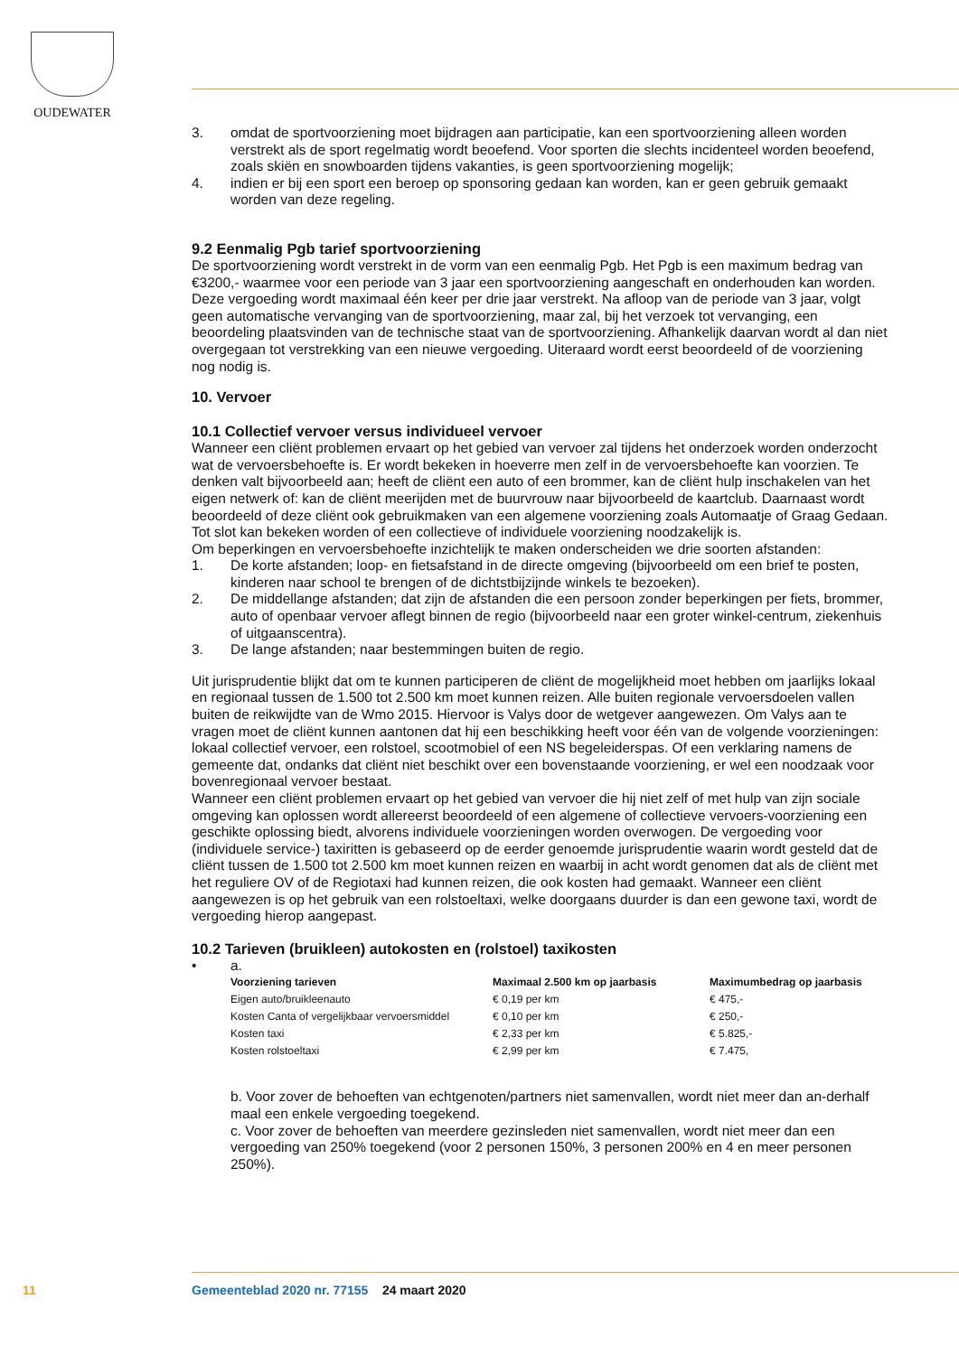OUDEWATER
3. omdat de sportvoorziening moet bijdragen aan participatie, kan een sportvoorziening alleen worden verstrekt als de sport regelmatig wordt beoefend. Voor sporten die slechts incidenteel worden beoefend, zoals skiën en snowboarden tijdens vakanties, is geen sportvoorziening mogelijk;
4. indien er bij een sport een beroep op sponsoring gedaan kan worden, kan er geen gebruik gemaakt worden van deze regeling.
9.2 Eenmalig Pgb tarief sportvoorziening
De sportvoorziening wordt verstrekt in de vorm van een eenmalig Pgb. Het Pgb is een maximum bedrag van €3200,- waarmee voor een periode van 3 jaar een sportvoorziening aangeschaft en onderhouden kan worden. Deze vergoeding wordt maximaal één keer per drie jaar verstrekt. Na afloop van de periode van 3 jaar, volgt geen automatische vervanging van de sportvoorziening, maar zal, bij het verzoek tot vervanging, een beoordeling plaatsvinden van de technische staat van de sportvoorziening. Afhankelijk daarvan wordt al dan niet overgegaan tot verstrekking van een nieuwe vergoeding. Uiteraard wordt eerst beoordeeld of de voorziening nog nodig is.
10. Vervoer
10.1 Collectief vervoer versus individueel vervoer
Wanneer een cliënt problemen ervaart op het gebied van vervoer zal tijdens het onderzoek worden onderzocht wat de vervoersbehoefte is. Er wordt bekeken in hoeverre men zelf in de vervoersbehoefte kan voorzien. Te denken valt bijvoorbeeld aan; heeft de cliënt een auto of een brommer, kan de cliënt hulp inschakelen van het eigen netwerk of: kan de cliënt meerijden met de buurvrouw naar bijvoorbeeld de kaartclub. Daarnaast wordt beoordeeld of deze cliënt ook gebruikmaken van een algemene voorziening zoals Automaatje of Graag Gedaan. Tot slot kan bekeken worden of een collectieve of individuele voorziening noodzakelijk is.
Om beperkingen en vervoersbehoefte inzichtelijk te maken onderscheiden we drie soorten afstanden:
1. De korte afstanden; loop- en fietsafstand in de directe omgeving (bijvoorbeeld om een brief te posten, kinderen naar school te brengen of de dichtstbijzijnde winkels te bezoeken).
2. De middellange afstanden; dat zijn de afstanden die een persoon zonder beperkingen per fiets, brommer, auto of openbaar vervoer aflegt binnen de regio (bijvoorbeeld naar een groter winkel-centrum, ziekenhuis of uitgaanscentra).
3. De lange afstanden; naar bestemmingen buiten de regio.
Uit jurisprudentie blijkt dat om te kunnen participeren de cliënt de mogelijkheid moet hebben om jaarlijks lokaal en regionaal tussen de 1.500 tot 2.500 km moet kunnen reizen. Alle buiten regionale vervoersdoelen vallen buiten de reikwijdte van de Wmo 2015. Hiervoor is Valys door de wetgever aangewezen. Om Valys aan te vragen moet de cliënt kunnen aantonen dat hij een beschikking heeft voor één van de volgende voorzieningen: lokaal collectief vervoer, een rolstoel, scootmobiel of een NS begeleiderspas. Of een verklaring namens de gemeente dat, ondanks dat cliënt niet beschikt over een bovenstaande voorziening, er wel een noodzaak voor bovenregionaal vervoer bestaat.
Wanneer een cliënt problemen ervaart op het gebied van vervoer die hij niet zelf of met hulp van zijn sociale omgeving kan oplossen wordt allereerst beoordeeld of een algemene of collectieve vervoers-voorziening een geschikte oplossing biedt, alvorens individuele voorzieningen worden overwogen. De vergoeding voor (individuele service-) taxiritten is gebaseerd op de eerder genoemde jurisprudentie waarin wordt gesteld dat de cliënt tussen de 1.500 tot 2.500 km moet kunnen reizen en waarbij in acht wordt genomen dat als de cliënt met het reguliere OV of de Regiotaxi had kunnen reizen, die ook kosten had gemaakt. Wanneer een cliënt aangewezen is op het gebruik van een rolstoeltaxi, welke doorgaans duurder is dan een gewone taxi, wordt de vergoeding hierop aangepast.
10.2 Tarieven (bruikleen) autokosten en (rolstoel) taxikosten
• a.
| Voorziening tarieven | Maximaal 2.500 km op jaarbasis | Maximumbedrag op jaarbasis |
| --- | --- | --- |
| Eigen auto/bruikleenauto | € 0,19 per km | € 475,- |
| Kosten Canta of vergelijkbaar vervoersmiddel | € 0,10 per km | € 250,- |
| Kosten taxi | € 2,33 per km | € 5.825,- |
| Kosten rolstoeltaxi | € 2,99 per km | € 7.475, |
b. Voor zover de behoeften van echtgenoten/partners niet samenvallen, wordt niet meer dan an-derhalf maal een enkele vergoeding toegekend.
c. Voor zover de behoeften van meerdere gezinsleden niet samenvallen, wordt niet meer dan een vergoeding van 250% toegekend (voor 2 personen 150%, 3 personen 200% en 4 en meer personen 250%).
11
Gemeenteblad 2020 nr. 77155 24 maart 2020